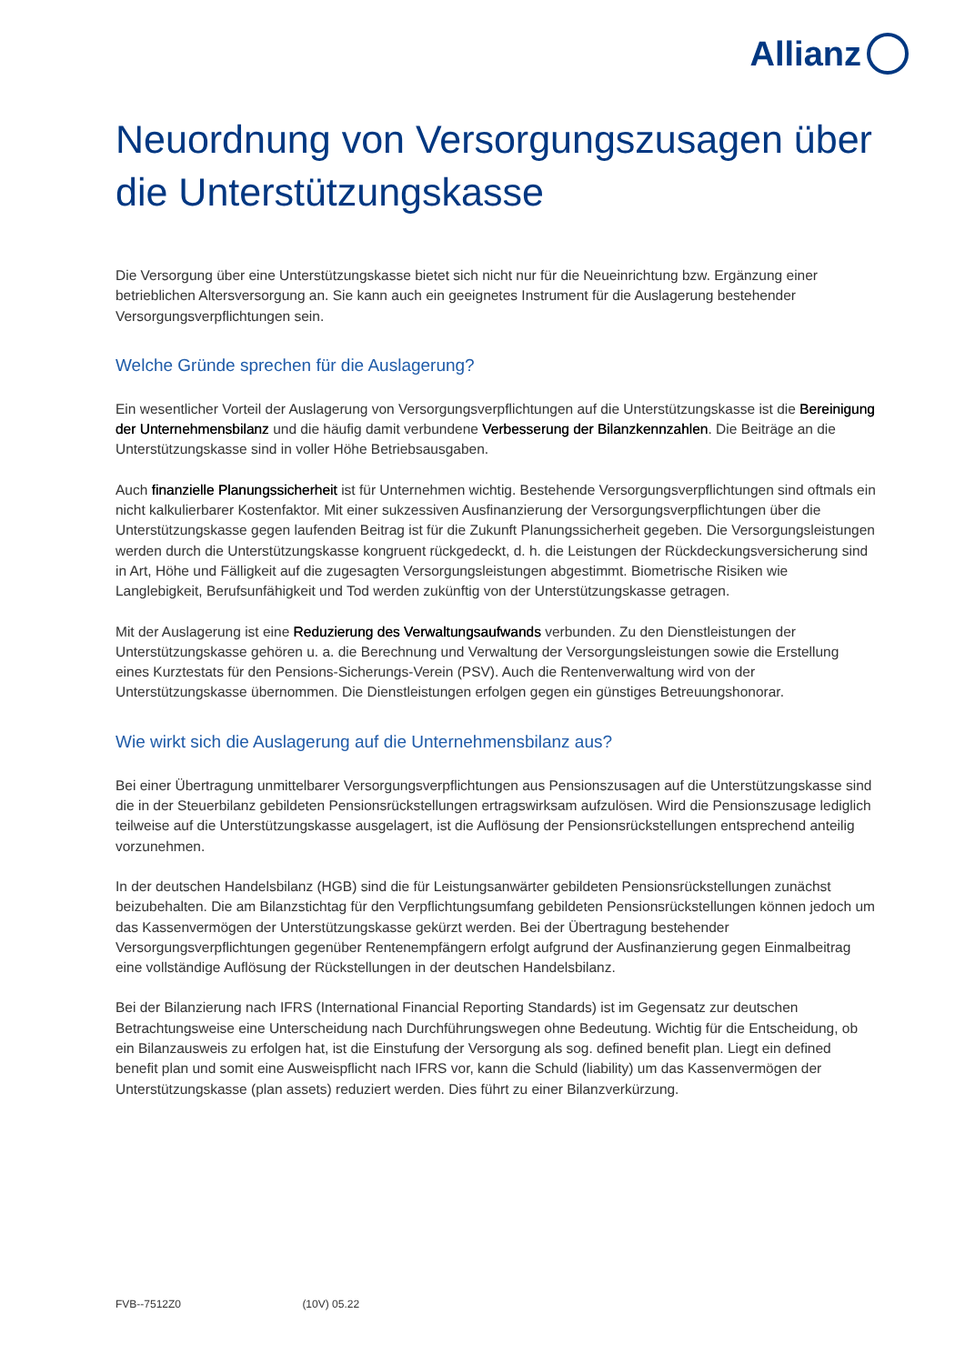Allianz
Neuordnung von Versorgungszusagen über die Unterstützungskasse
Die Versorgung über eine Unterstützungskasse bietet sich nicht nur für die Neueinrichtung bzw. Ergänzung einer betrieblichen Altersversorgung an. Sie kann auch ein geeignetes Instrument für die Auslagerung bestehender Versorgungsverpflichtungen sein.
Welche Gründe sprechen für die Auslagerung?
Ein wesentlicher Vorteil der Auslagerung von Versorgungsverpflichtungen auf die Unterstützungskasse ist die Bereinigung der Unternehmensbilanz und die häufig damit verbundene Verbesserung der Bilanzkennzahlen. Die Beiträge an die Unterstützungskasse sind in voller Höhe Betriebsausgaben.
Auch finanzielle Planungssicherheit ist für Unternehmen wichtig. Bestehende Versorgungsverpflichtungen sind oftmals ein nicht kalkulierbarer Kostenfaktor. Mit einer sukzessiven Ausfinanzierung der Versorgungsverpflichtungen über die Unterstützungskasse gegen laufenden Beitrag ist für die Zukunft Planungssicherheit gegeben. Die Versorgungsleistungen werden durch die Unterstützungskasse kongruent rückgedeckt, d. h. die Leistungen der Rückdeckungsversicherung sind in Art, Höhe und Fälligkeit auf die zugesagten Versorgungsleistungen abgestimmt. Biometrische Risiken wie Langlebigkeit, Berufsunfähigkeit und Tod werden zukünftig von der Unterstützungskasse getragen.
Mit der Auslagerung ist eine Reduzierung des Verwaltungsaufwands verbunden. Zu den Dienstleistungen der Unterstützungskasse gehören u. a. die Berechnung und Verwaltung der Versorgungsleistungen sowie die Erstellung eines Kurztestats für den Pensions-Sicherungs-Verein (PSV). Auch die Rentenverwaltung wird von der Unterstützungskasse übernommen. Die Dienstleistungen erfolgen gegen ein günstiges Betreuungshonorar.
Wie wirkt sich die Auslagerung auf die Unternehmensbilanz aus?
Bei einer Übertragung unmittelbarer Versorgungsverpflichtungen aus Pensionszusagen auf die Unterstützungskasse sind die in der Steuerbilanz gebildeten Pensionsrückstellungen ertragswirksam aufzulösen. Wird die Pensionszusage lediglich teilweise auf die Unterstützungskasse ausgelagert, ist die Auflösung der Pensionsrückstellungen entsprechend anteilig vorzunehmen.
In der deutschen Handelsbilanz (HGB) sind die für Leistungsanwärter gebildeten Pensionsrückstellungen zunächst beizubehalten. Die am Bilanzstichtag für den Verpflichtungsumfang gebildeten Pensionsrückstellungen können jedoch um das Kassenvermögen der Unterstützungskasse gekürzt werden. Bei der Übertragung bestehender Versorgungsverpflichtungen gegenüber Rentenempfängern erfolgt aufgrund der Ausfinanzierung gegen Einmalbeitrag eine vollständige Auflösung der Rückstellungen in der deutschen Handelsbilanz.
Bei der Bilanzierung nach IFRS (International Financial Reporting Standards) ist im Gegensatz zur deutschen Betrachtungsweise eine Unterscheidung nach Durchführungswegen ohne Bedeutung. Wichtig für die Entscheidung, ob ein Bilanzausweis zu erfolgen hat, ist die Einstufung der Versorgung als sog. defined benefit plan. Liegt ein defined benefit plan und somit eine Ausweispflicht nach IFRS vor, kann die Schuld (liability) um das Kassenvermögen der Unterstützungskasse (plan assets) reduziert werden. Dies führt zu einer Bilanzverkürzung.
FVB--7512Z0 (10V) 05.22